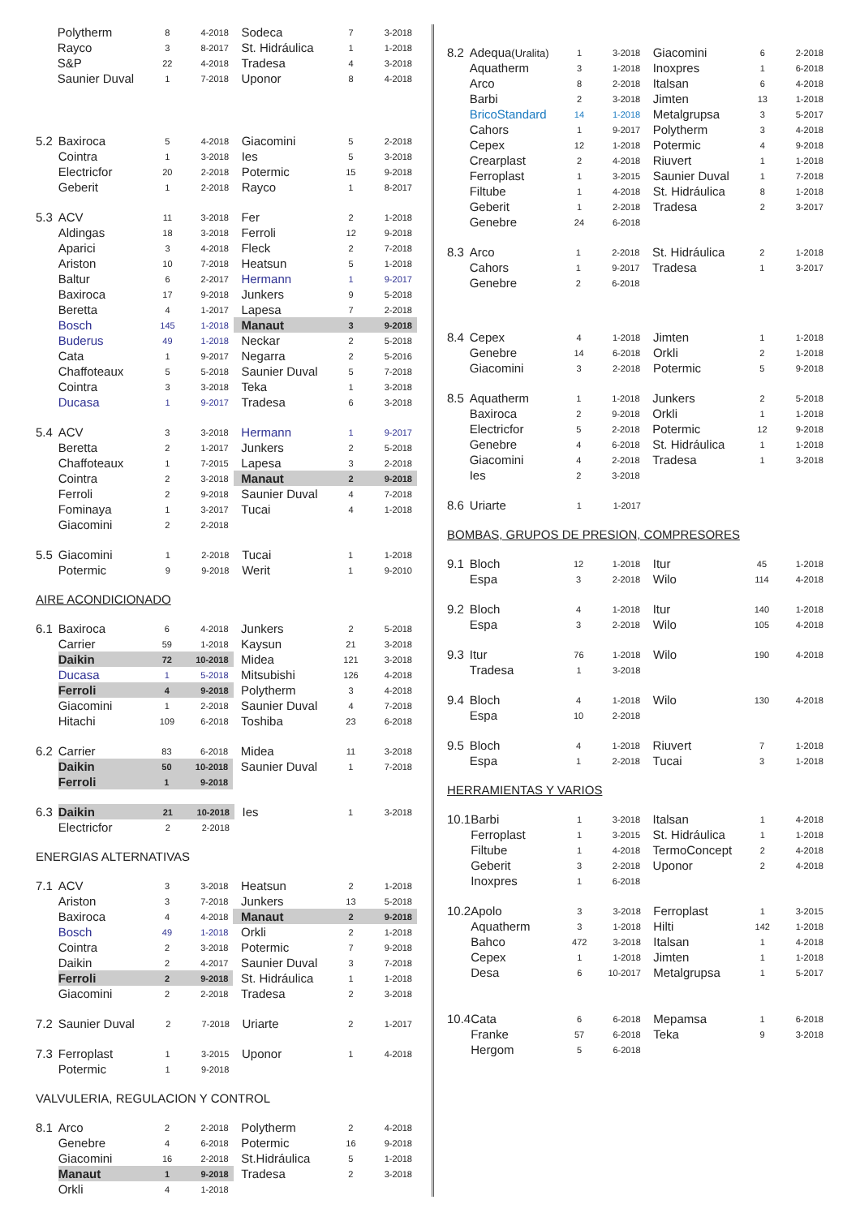| | Polytherm | 8 | 4-2018 | | Sodeca | 7 | 3-2018 |
| | Rayco | 3 | 8-2017 | | St. Hidráulica | 1 | 1-2018 |
| | S&P | 22 | 4-2018 | | Tradesa | 4 | 3-2018 |
| | Saunier Duval | 1 | 7-2018 | | Uponor | 8 | 4-2018 |
| 5.2 | Baxiroca | 5 | 4-2018 | | Giacomini | 5 | 2-2018 |
| | Cointra | 1 | 3-2018 | | Ies | 5 | 3-2018 |
| | Electricfor | 20 | 2-2018 | | Potermic | 15 | 9-2018 |
| | Geberit | 1 | 2-2018 | | Rayco | 1 | 8-2017 |
| 5.3 | ACV | 11 | 3-2018 | | Fer | 2 | 1-2018 |
| | Aldingas | 18 | 3-2018 | | Ferroli | 12 | 9-2018 |
| | Aparici | 3 | 4-2018 | | Fleck | 2 | 7-2018 |
| | Ariston | 10 | 7-2018 | | Heatsun | 5 | 1-2018 |
| | Baltur | 6 | 2-2017 | | Hermann | 1 | 9-2017 |
| | Baxiroca | 17 | 9-2018 | | Junkers | 9 | 5-2018 |
| | Beretta | 4 | 1-2017 | | Lapesa | 7 | 2-2018 |
| | Bosch | 145 | 1-2018 | | Manaut | 3 | 9-2018 |
| | Buderus | 49 | 1-2018 | | Neckar | 2 | 5-2018 |
| | Cata | 1 | 9-2017 | | Negarra | 2 | 5-2016 |
| | Chaffoteaux | 5 | 5-2018 | | Saunier Duval | 5 | 7-2018 |
| | Cointra | 3 | 3-2018 | | Teka | 1 | 3-2018 |
| | Ducasa | 1 | 9-2017 | | Tradesa | 6 | 3-2018 |
| 5.4 | ACV | 3 | 3-2018 | | Hermann | 1 | 9-2017 |
| | Beretta | 2 | 1-2017 | | Junkers | 2 | 5-2018 |
| | Chaffoteaux | 1 | 7-2015 | | Lapesa | 3 | 2-2018 |
| | Cointra | 2 | 3-2018 | | Manaut | 2 | 9-2018 |
| | Ferroli | 2 | 9-2018 | | Saunier Duval | 4 | 7-2018 |
| | Fominaya | 1 | 3-2017 | | Tucai | 4 | 1-2018 |
| | Giacomini | 2 | 2-2018 | | | | |
| 5.5 | Giacomini | 1 | 2-2018 | | Tucai | 1 | 1-2018 |
| | Potermic | 9 | 9-2018 | | Werit | 1 | 9-2010 |
AIRE ACONDICIONADO
| 6.1 | Baxiroca | 6 | 4-2018 | | Junkers | 2 | 5-2018 |
| | Carrier | 59 | 1-2018 | | Kaysun | 21 | 3-2018 |
| | Daikin | 72 | 10-2018 | | Midea | 121 | 3-2018 |
| | Ducasa | 1 | 5-2018 | | Mitsubishi | 126 | 4-2018 |
| | Ferroli | 4 | 9-2018 | | Polytherm | 3 | 4-2018 |
| | Giacomini | 1 | 2-2018 | | Saunier Duval | 4 | 7-2018 |
| | Hitachi | 109 | 6-2018 | | Toshiba | 23 | 6-2018 |
| 6.2 | Carrier | 83 | 6-2018 | | Midea | 11 | 3-2018 |
| | Daikin | 50 | 10-2018 | | Saunier Duval | 1 | 7-2018 |
| | Ferroli | 1 | 9-2018 | | | | |
| 6.3 | Daikin | 21 | 10-2018 | | Ies | 1 | 3-2018 |
| | Electricfor | 2 | 2-2018 | | | | |
ENERGIAS ALTERNATIVAS
| 7.1 | ACV | 3 | 3-2018 | | Heatsun | 2 | 1-2018 |
| | Ariston | 3 | 7-2018 | | Junkers | 13 | 5-2018 |
| | Baxiroca | 4 | 4-2018 | | Manaut | 2 | 9-2018 |
| | Bosch | 49 | 1-2018 | | Orkli | 2 | 1-2018 |
| | Cointra | 2 | 3-2018 | | Potermic | 7 | 9-2018 |
| | Daikin | 2 | 4-2017 | | Saunier Duval | 3 | 7-2018 |
| | Ferroli | 2 | 9-2018 | | St. Hidráulica | 1 | 1-2018 |
| | Giacomini | 2 | 2-2018 | | Tradesa | 2 | 3-2018 |
| 7.2 | Saunier Duval | 2 | 7-2018 | | Uriarte | 2 | 1-2017 |
| 7.3 | Ferroplast | 1 | 3-2015 | | Uponor | 1 | 4-2018 |
| | Potermic | 1 | 9-2018 | | | | |
VALVULERIA, REGULACION Y CONTROL
| 8.1 | Arco | 2 | 2-2018 | | Polytherm | 2 | 4-2018 |
| | Genebre | 4 | 6-2018 | | Potermic | 16 | 9-2018 |
| | Giacomini | 16 | 2-2018 | | St.Hidráulica | 5 | 1-2018 |
| | Manaut | 1 | 9-2018 | | Tradesa | 2 | 3-2018 |
| | Orkli | 4 | 1-2018 | | | | |
| 8.2 | Adequa (Uralita) | 1 | 3-2018 | | Giacomini | 6 | 2-2018 |
| | Aquatherm | 3 | 1-2018 | | Inoxpres | 1 | 6-2018 |
| | Arco | 8 | 2-2018 | | Italsan | 6 | 4-2018 |
| | Barbi | 2 | 3-2018 | | Jimten | 13 | 1-2018 |
| | BricoStandard | 14 | 1-2018 | | Metalgrupsa | 3 | 5-2017 |
| | Cahors | 1 | 9-2017 | | Polytherm | 3 | 4-2018 |
| | Cepex | 12 | 1-2018 | | Potermic | 4 | 9-2018 |
| | Crearplast | 2 | 4-2018 | | Riuvert | 1 | 1-2018 |
| | Ferroplast | 1 | 3-2015 | | Saunier Duval | 1 | 7-2018 |
| | Filtube | 1 | 4-2018 | | St. Hidráulica | 8 | 1-2018 |
| | Geberit | 1 | 2-2018 | | Tradesa | 2 | 3-2017 |
| | Genebre | 24 | 6-2018 | | | | |
| 8.3 | Arco | 1 | 2-2018 | | St. Hidráulica | 2 | 1-2018 |
| | Cahors | 1 | 9-2017 | | Tradesa | 1 | 3-2017 |
| | Genebre | 2 | 6-2018 | | | | |
| 8.4 | Cepex | 4 | 1-2018 | | Jimten | 1 | 1-2018 |
| | Genebre | 14 | 6-2018 | | Orkli | 2 | 1-2018 |
| | Giacomini | 3 | 2-2018 | | Potermic | 5 | 9-2018 |
| 8.5 | Aquatherm | 1 | 1-2018 | | Junkers | 2 | 5-2018 |
| | Baxiroca | 2 | 9-2018 | | Orkli | 1 | 1-2018 |
| | Electricfor | 5 | 2-2018 | | Potermic | 12 | 9-2018 |
| | Genebre | 4 | 6-2018 | | St. Hidráulica | 1 | 1-2018 |
| | Giacomini | 4 | 2-2018 | | Tradesa | 1 | 3-2018 |
| | Ies | 2 | 3-2018 | | | | |
| 8.6 | Uriarte | 1 | 1-2017 | | | | |
BOMBAS, GRUPOS DE PRESION, COMPRESORES
| 9.1 | Bloch | 12 | 1-2018 | | Itur | 45 | 1-2018 |
| | Espa | 3 | 2-2018 | | Wilo | 114 | 4-2018 |
| 9.2 | Bloch | 4 | 1-2018 | | Itur | 140 | 1-2018 |
| | Espa | 3 | 2-2018 | | Wilo | 105 | 4-2018 |
| 9.3 | Itur | 76 | 1-2018 | | Wilo | 190 | 4-2018 |
| | Tradesa | 1 | 3-2018 | | | | |
| 9.4 | Bloch | 4 | 1-2018 | | Wilo | 130 | 4-2018 |
| | Espa | 10 | 2-2018 | | | | |
| 9.5 | Bloch | 4 | 1-2018 | | Riuvert | 7 | 1-2018 |
| | Espa | 1 | 2-2018 | | Tucai | 3 | 1-2018 |
HERRAMIENTAS Y VARIOS
| 10.1 | Barbi | 1 | 3-2018 | | Italsan | 1 | 4-2018 |
| | Ferroplast | 1 | 3-2015 | | St. Hidráulica | 1 | 1-2018 |
| | Filtube | 1 | 4-2018 | | TermoConcept | 2 | 4-2018 |
| | Geberit | 3 | 2-2018 | | Uponor | 2 | 4-2018 |
| | Inoxpres | 1 | 6-2018 | | | | |
| 10.2 | Apolo | 3 | 3-2018 | | Ferroplast | 1 | 3-2015 |
| | Aquatherm | 3 | 1-2018 | | Hilti | 142 | 1-2018 |
| | Bahco | 472 | 3-2018 | | Italsan | 1 | 4-2018 |
| | Cepex | 1 | 1-2018 | | Jimten | 1 | 1-2018 |
| | Desa | 6 | 10-2017 | | Metalgrupsa | 1 | 5-2017 |
| 10.4 | Cata | 6 | 6-2018 | | Mepamsa | 1 | 6-2018 |
| | Franke | 57 | 6-2018 | | Teka | 9 | 3-2018 |
| | Hergom | 5 | 6-2018 | | | | |